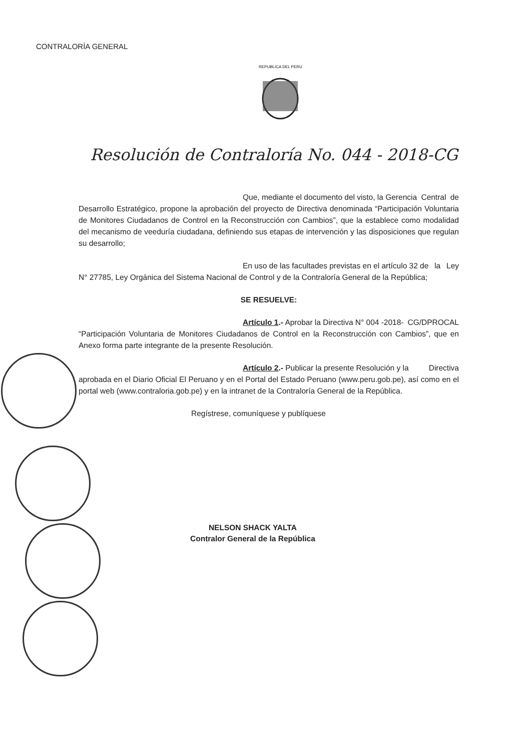CONTRALORÍA GENERAL
REPUBLICA DEL PERU
Resolución de Contraloría No. 044 - 2018-CG
Que, mediante el documento del visto, la Gerencia Central de Desarrollo Estratégico, propone la aprobación del proyecto de Directiva denominada “Participación Voluntaria de Monitores Ciudadanos de Control en la Reconstrucción con Cambios”, que la establece como modalidad del mecanismo de veeduría ciudadana, definiendo sus etapas de intervención y las disposiciones que regulan su desarrollo;
En uso de las facultades previstas en el artículo 32 de la Ley N° 27785, Ley Orgánica del Sistema Nacional de Control y de la Contraloría General de la República;
SE RESUELVE:
Artículo 1.- Aprobar la Directiva N° 004 -2018- CG/DPROCAL “Participación Voluntaria de Monitores Ciudadanos de Control en la Reconstrucción con Cambios”, que en Anexo forma parte integrante de la presente Resolución.
Artículo 2.- Publicar la presente Resolución y la Directiva aprobada en el Diario Oficial El Peruano y en el Portal del Estado Peruano (www.peru.gob.pe), así como en el portal web (www.contraloria.gob.pe) y en la intranet de la Contraloría General de la República.
Regístrese, comuníquese y publíquese
NELSON SHACK YALTA
Contralor General de la República